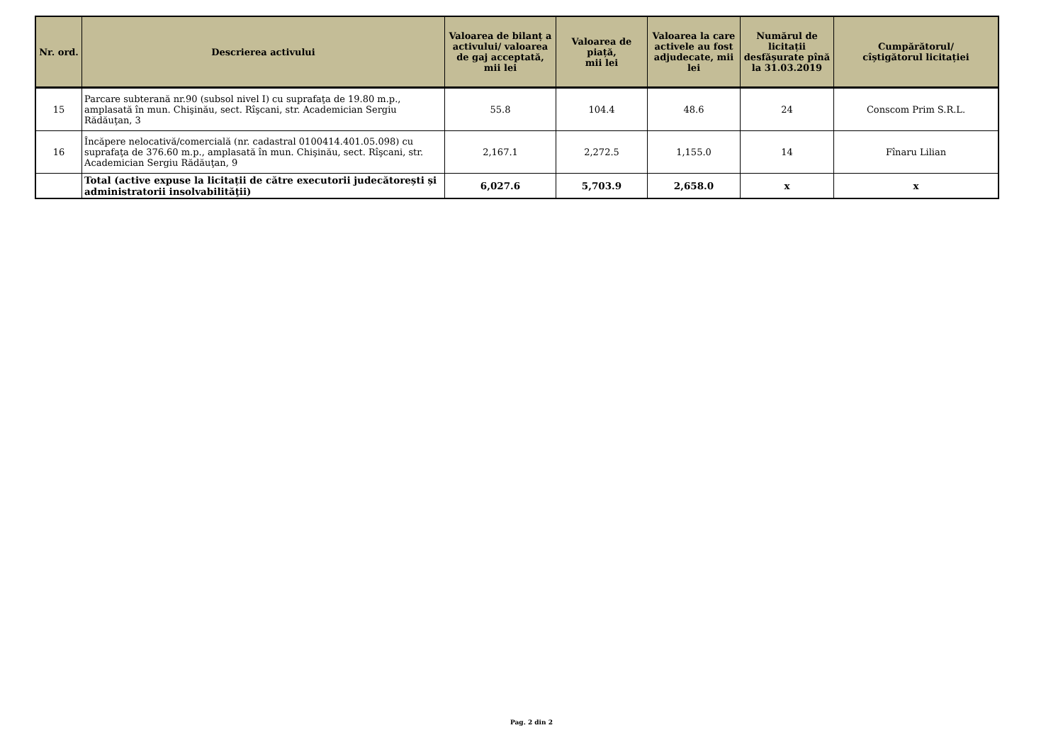| Nr. ord. | Descrierea activului | Valoarea de bilanț a activului/ valoarea de gaj acceptată, mii lei | Valoarea de piață, mii lei | Valoarea la care activele au fost adjudecate, mii lei | Numărul de licitații desfășurate pînă la 31.03.2019 | Cumpărătorul/ cîștigătorul licitației |
| --- | --- | --- | --- | --- | --- | --- |
| 15 | Parcare subterană nr.90 (subsol nivel I) cu suprafaţa de 19.80 m.p., amplasată în mun. Chişinău, sect. Rîşcani, str. Academician Sergiu Rădăuţan, 3 | 55.8 | 104.4 | 48.6 | 24 | Conscom Prim S.R.L. |
| 16 | Încăpere nelocativă/comercială (nr. cadastral 0100414.401.05.098) cu suprafaţa de 376.60 m.p., amplasată în mun. Chişinău, sect. Rîşcani, str. Academician Sergiu Rădăuţan, 9 | 2,167.1 | 2,272.5 | 1,155.0 | 14 | Fînaru Lilian |
| | Total (active expuse la licitații de către executorii judecătorești și administratorii insolvabilităţii) | 6,027.6 | 5,703.9 | 2,658.0 | x | x |
Pag. 2 din 2